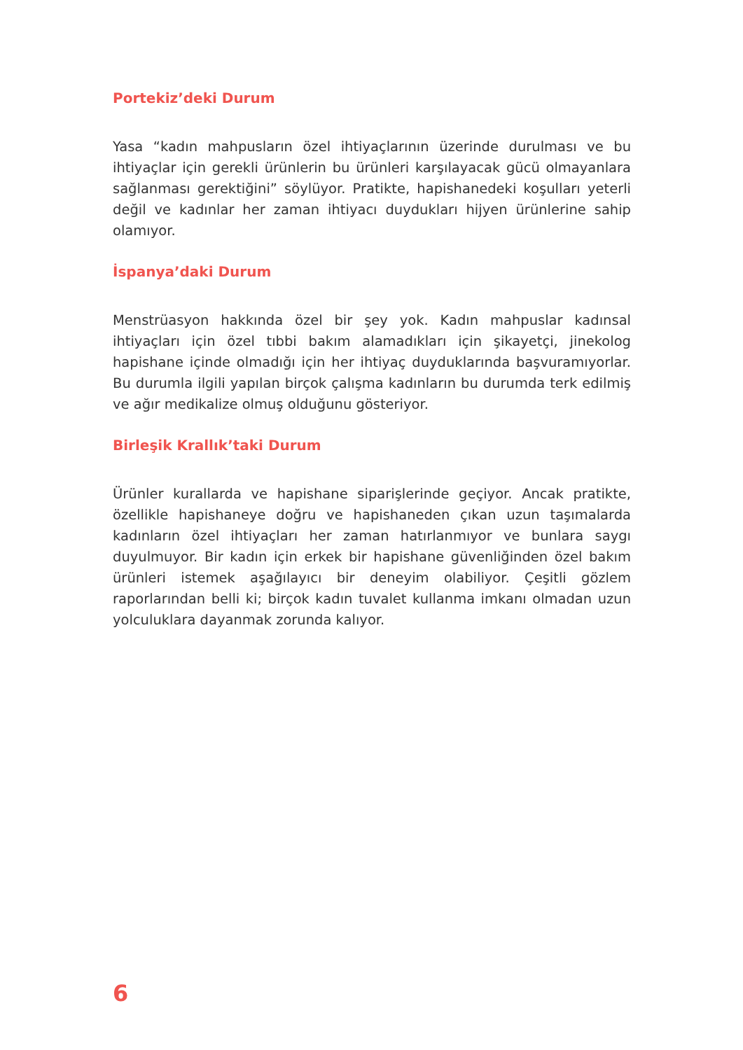Portekiz’deki Durum
Yasa “kadın mahpusların özel ihtiyaçlarının üzerinde durulması ve bu ihtiyaçlar için gerekli ürünlerin bu ürünleri karşılayacak gücü olmayanlara sağlanması gerektiğini” söylüyor. Pratikte, hapishanedeki koşulları yeterli değil ve kadınlar her zaman ihtiyacı duydukları hijyen ürünlerine sahip olamıyor.
İspanya’daki Durum
Menstrüasyon hakkında özel bir şey yok. Kadın mahpuslar kadınsal ihtiyaçları için özel tıbbi bakım alamadıkları için şikayetçi, jinekolog hapishane içinde olmadığı için her ihtiyaç duyduklarında başvuramıyorlar. Bu durumla ilgili yapılan birçok çalışma kadınların bu durumda terk edilmiş ve ağır medikalize olmuş olduğunu gösteriyor.
Birleşik Krallık’taki Durum
Ürünler kurallarda ve hapishane siparişlerinde geçiyor. Ancak pratikte, özellikle hapishaneye doğru ve hapishaneden çıkan uzun taşımalarda kadınların özel ihtiyaçları her zaman hatırlanmıyor ve bunlara saygı duyulmuyor. Bir kadın için erkek bir hapishane güvenliğinden özel bakım ürünleri istemek aşağılayıcı bir deneyim olabiliyor. Çeşitli gözlem raporlarından belli ki; birçok kadın tuvalet kullanma imkanı olmadan uzun yolculuklara dayanmak zorunda kalıyor.
6